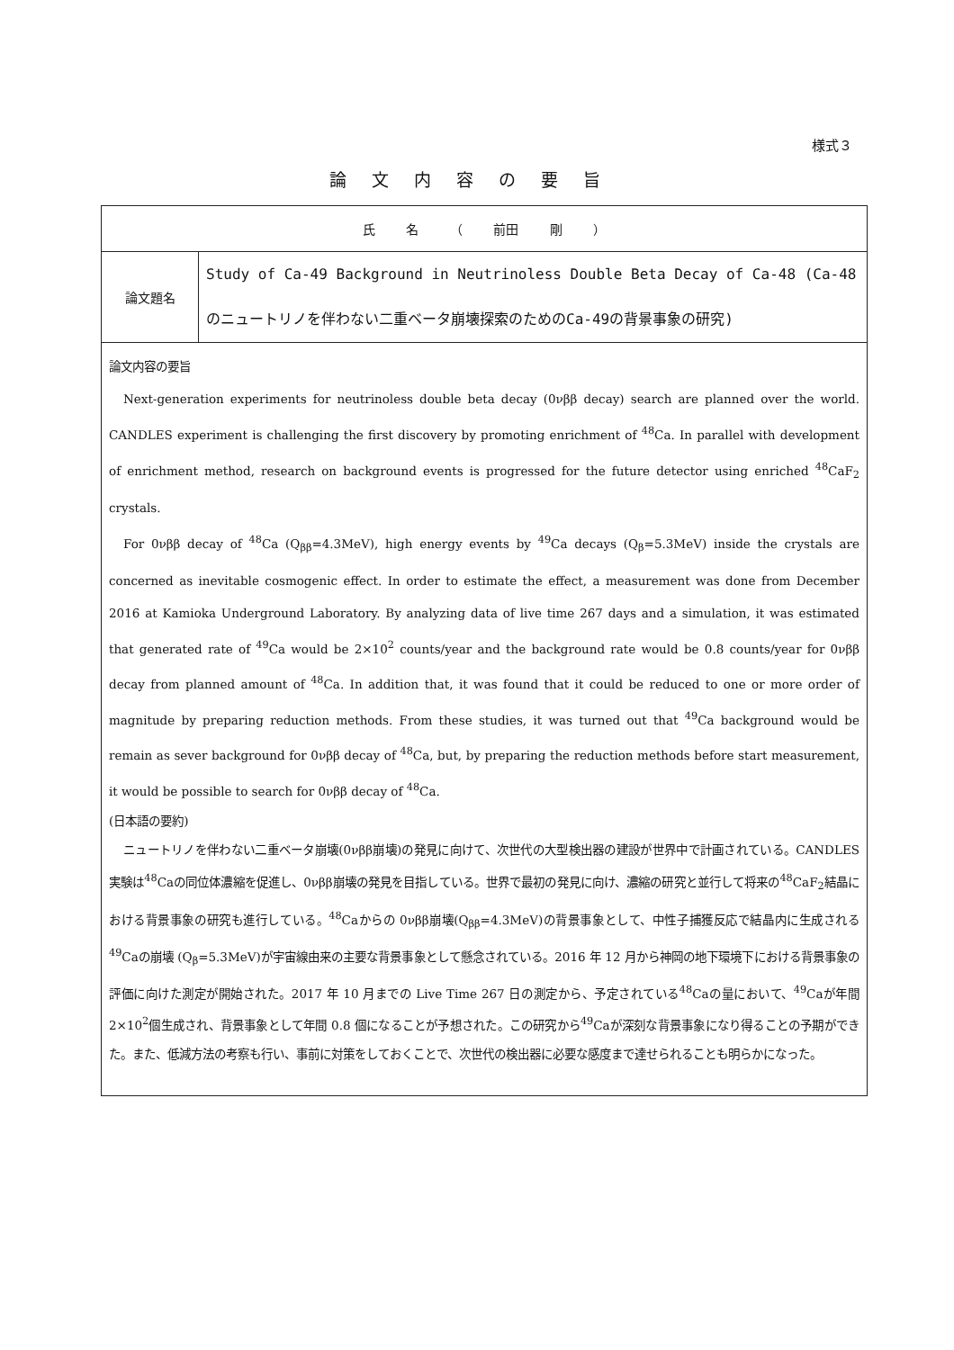様式３
論文内容の要旨
| 氏 名 （ 前田 剛 ） | |
| 論文題名 | Study of Ca-49 Background in Neutrinoless Double Beta Decay of Ca-48 (Ca-48のニュートリノを伴わない二重ベータ崩壊探索のためのCa-49の背景事象の研究) |
| 論文内容の要旨 Next-generation experiments for neutrinoless double beta decay (0νββ decay) search are planned over the world. CANDLES experiment is challenging the first discovery by promoting enrichment of <sup>48</sup>Ca. In parallel with development of enrichment method, research on background events is progressed for the future detector using enriched <sup>48</sup>CaF<sub>2</sub> crystals. For 0νββ decay of <sup>48</sup>Ca (Q<sub>ββ</sub>=4.3MeV), high energy events by <sup>49</sup>Ca decays (Q<sub>β</sub>=5.3MeV) inside the crystals are concerned as inevitable cosmogenic effect. In order to estimate the effect, a measurement was done from December 2016 at Kamioka Underground Laboratory. By analyzing data of live time 267 days and a simulation, it was estimated that generated rate of <sup>49</sup>Ca would be 2×10<sup>2</sup> counts/year and the background rate would be 0.8 counts/year for 0νββ decay from planned amount of <sup>48</sup>Ca. In addition that, it was found that it could be reduced to one or more order of magnitude by preparing reduction methods. From these studies, it was turned out that <sup>49</sup>Ca background would be remain as sever background for 0νββ decay of <sup>48</sup>Ca, but, by preparing the reduction methods before start measurement, it would be possible to search for 0νββ decay of <sup>48</sup>Ca. (日本語の要約) ニュートリノを伴わない二重ベータ崩壊(0νββ崩壊)の発見に向けて、次世代の大型検出器の建設が世界中で計画されている。CANDLES 実験は<sup>48</sup>Caの同位体濃縮を促進し、0νββ崩壊の発見を目指している。世界で最初の発見に向け、濃縮の研究と並行して将来の<sup>48</sup>CaF<sub>2</sub>結晶における背景事象の研究も進行している。<sup>48</sup>Caからの 0νββ崩壊(Q<sub>ββ</sub>=4.3MeV)の背景事象として、中性子捕獲反応で結晶内に生成される<sup>49</sup>Caの崩壊 (Q<sub>β</sub>=5.3MeV)が宇宙線由来の主要な背景事象として懸念されている。2016 年 12 月から神岡の地下環境下における背景事象の評価に向けた測定が開始された。2017 年 10 月までの Live Time 267 日の測定から、予定されている<sup>48</sup>Caの量において、<sup>49</sup>Caが年間 2×10<sup>2</sup>個生成され、背景事象として年間 0.8 個になることが予想された。この研究から<sup>49</sup>Caが深刻な背景事象になり得ることの予期ができた。また、低減方法の考察も行い、事前に対策をしておくことで、次世代の検出器に必要な感度まで達せられることも明らかになった。 | |